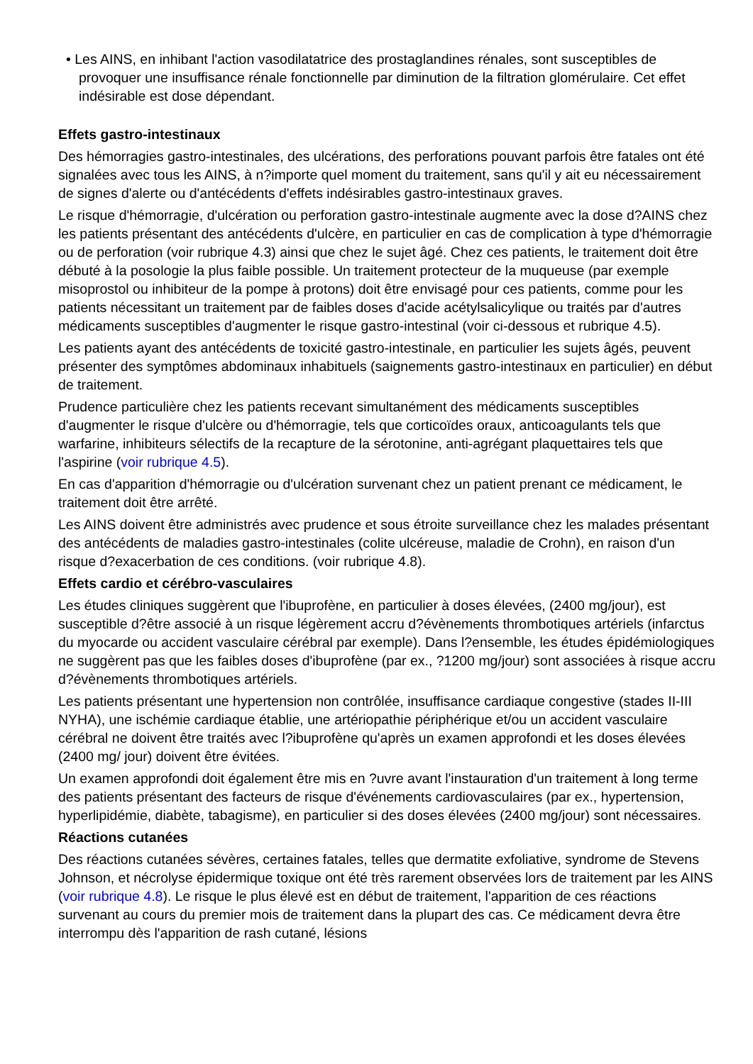• Les AINS, en inhibant l'action vasodilatatrice des prostaglandines rénales, sont susceptibles de provoquer une insuffisance rénale fonctionnelle par diminution de la filtration glomérulaire. Cet effet indésirable est dose dépendant.
Effets gastro-intestinaux
Des hémorragies gastro-intestinales, des ulcérations, des perforations pouvant parfois être fatales ont été signalées avec tous les AINS, à n?importe quel moment du traitement, sans qu'il y ait eu nécessairement de signes d'alerte ou d'antécédents d'effets indésirables gastro-intestinaux graves.
Le risque d'hémorragie, d'ulcération ou perforation gastro-intestinale augmente avec la dose d?AINS chez les patients présentant des antécédents d'ulcère, en particulier en cas de complication à type d'hémorragie ou de perforation (voir rubrique 4.3) ainsi que chez le sujet âgé. Chez ces patients, le traitement doit être débuté à la posologie la plus faible possible. Un traitement protecteur de la muqueuse (par exemple misoprostol ou inhibiteur de la pompe à protons) doit être envisagé pour ces patients, comme pour les patients nécessitant un traitement par de faibles doses d'acide acétylsalicylique ou traités par d'autres médicaments susceptibles d'augmenter le risque gastro-intestinal (voir ci-dessous et rubrique 4.5).
Les patients ayant des antécédents de toxicité gastro-intestinale, en particulier les sujets âgés, peuvent présenter des symptômes abdominaux inhabituels (saignements gastro-intestinaux en particulier) en début de traitement.
Prudence particulière chez les patients recevant simultanément des médicaments susceptibles d'augmenter le risque d'ulcère ou d'hémorragie, tels que corticoïdes oraux, anticoagulants tels que warfarine, inhibiteurs sélectifs de la recapture de la sérotonine, anti-agrégant plaquettaires tels que l'aspirine (voir rubrique 4.5).
En cas d'apparition d'hémorragie ou d'ulcération survenant chez un patient prenant ce médicament, le traitement doit être arrêté.
Les AINS doivent être administrés avec prudence et sous étroite surveillance chez les malades présentant des antécédents de maladies gastro-intestinales (colite ulcéreuse, maladie de Crohn), en raison d'un risque d?exacerbation de ces conditions. (voir rubrique 4.8).
Effets cardio et cérébro-vasculaires
Les études cliniques suggèrent que l'ibuprofène, en particulier à doses élevées, (2400 mg/jour), est susceptible d?être associé à un risque légèrement accru d?évènements thrombotiques artériels (infarctus du myocarde ou accident vasculaire cérébral par exemple). Dans l?ensemble, les études épidémiologiques ne suggèrent pas que les faibles doses d'ibuprofène (par ex., ?1200 mg/jour) sont associées à risque accru d?évènements thrombotiques artériels.
Les patients présentant une hypertension non contrôlée, insuffisance cardiaque congestive (stades II-III NYHA), une ischémie cardiaque établie, une artériopathie périphérique et/ou un accident vasculaire cérébral ne doivent être traités avec l?ibuprofène qu'après un examen approfondi et les doses élevées (2400 mg/ jour) doivent être évitées.
Un examen approfondi doit également être mis en ?uvre avant l'instauration d'un traitement à long terme des patients présentant des facteurs de risque d'événements cardiovasculaires (par ex., hypertension, hyperlipidémie, diabète, tabagisme), en particulier si des doses élevées (2400 mg/jour) sont nécessaires.
Réactions cutanées
Des réactions cutanées sévères, certaines fatales, telles que dermatite exfoliative, syndrome de Stevens Johnson, et nécrolyse épidermique toxique ont été très rarement observées lors de traitement par les AINS (voir rubrique 4.8). Le risque le plus élevé est en début de traitement, l'apparition de ces réactions survenant au cours du premier mois de traitement dans la plupart des cas. Ce médicament devra être interrompu dès l'apparition de rash cutané, lésions